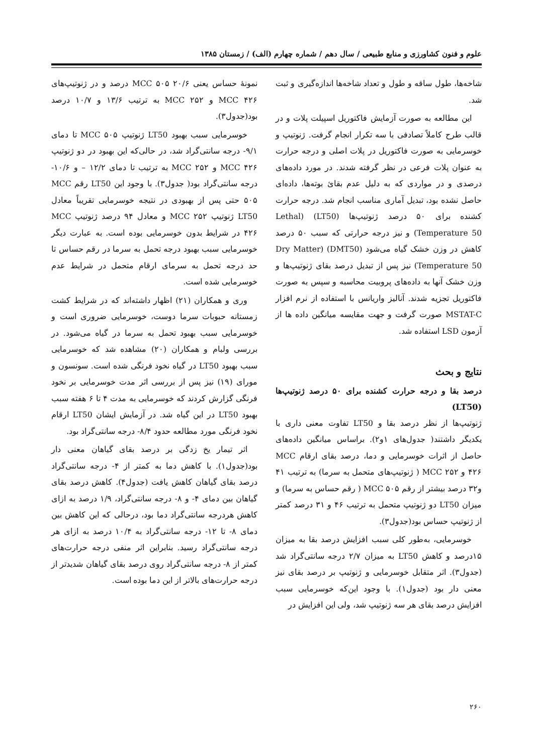علوم و فنون کشاورزی و منابع طبیعی / سال دهم / شماره چهارم (الف) / زمستان ۱۳۸۵
شاخه‌ها، طول ساقه و طول و تعداد شاخه‌ها اندازه‌گیری و ثبت شد.
این مطالعه به صورت آزمایش فاکتوریل اسپیلت پلات و در قالب طرح کاملاً تصادفی با سه تکرار انجام گرفت. ژنوتیپ و خوسرمایی به صورت فاکتوریل در پلات اصلی و درجه حرارت به عنوان پلات فرعی در نظر گرفته شدند. در مورد داده‌های درصدی و در مواردی که به دلیل عدم بقائ بوته‌ها، داده‌ای حاصل نشده بود، تبدیل آماری مناسب انجام شد. درجه حرارت کشنده برای ۵۰ درصد ژنوتیپ‌ها (LT50) (Lethal Temperature 50) و نیز درجه حرارتی که سبب ۵۰ درصد کاهش در وزن خشک گیاه می‌شود (DMT50) (Dry Matter Temperature 50) نیز پس از تبدیل درصد بقای ژنوتیپ‌ها و وزن خشک آنها به داده‌های پروبیت محاسبه و سپس به صورت فاکتوریل تجزیه شدند. آنالیز واریانس با استفاده از نرم افزار MSTAT-C صورت گرفت و جهت مقایسه میانگین داده ها از آزمون LSD استفاده شد.
نتایج و بحث
درصد بقا و درجه حرارت کشنده برای ۵۰ درصد ژنوتیپ‌ها (LT50)
ژنوتیپ‌ها از نظر درصد بقا و LT50 تفاوت معنی داری با یکدیگر داشتند( جدول‌های ۱و۲). براساس میانگین داده‌های حاصل از اثرات خوسرمایی و دما، درصد بقای ارقام MCC ۴۲۶ و MCC ۲۵۲ ( ژنوتیپ‌های متحمل به سرما) به ترتیب ۴۱ و۳۲ درصد بیشتر از رقم MCC ۵۰۵ ( رقم حساس به سرما) و میزان LT50 دو ژنوتیپ متحمل به ترتیب ۴۶ و ۳۱ درصد کمتر از ژنوتیپ حساس بود(جدول۳).
خوسرمایی، به‌طور کلی سبب افزایش درصد بقا به میزان ۱۵درصد و کاهش LT50 به میزان ۲/۷ درجه سانتی‌گراد شد (جدول۳). اثر متقابل خوسرمایی و ژنوتیپ بر درصد بقای نیز معنی دار بود (جدول۱). با وجود این‌که خوسرمایی سبب افزایش درصد بقای هر سه ژنوتیپ شد، ولی این افزایش در
نمونهٔ حساس یعنی MCC ۵۰۵ ۲۰/۶ درصد و در ژنوتیپ‌های MCC ۴۲۶ و MCC ۲۵۲ به ترتیب ۱۳/۶ و ۱۰/۷ درصد بود(جدول۳).
خوسرمایی سبب بهبود LT50 ژنوتیپ MCC ۵۰۵ تا دمای ۹/۱- درجه سانتی‌گراد شد، در حالی‌که این بهبود در دو ژنوتیپ MCC ۴۲۶ و MCC ۲۵۲ به ترتیب تا دمای ۱۲/۲ – و ۱۰/۶- درجه سانتی‌گراد بود( جدول۳). با وجود این LT50 رقم MCC ۵۰۵ حتی پس از بهبودی در نتیجه خوسرمایی تقریباً معادل LT50 ژنوتیپ MCC ۲۵۲ و معادل ۹۴ درصد ژنوتیپ MCC ۴۲۶ در شرایط بدون خوسرمایی بوده است. به عبارت دیگر خوسرمایی سبب بهبود درجه تحمل به سرما در رقم حساس تا حد درجه تحمل به سرمای ارقام متحمل در شرایط عدم خوسرمایی شده است.
وری و همکاران (۲۱) اظهار داشته‌اند که در شرایط کشت زمستانه حبوبات سرما دوست، خوسرمایی ضروری است و خوسرمایی سبب بهبود تحمل به سرما در گیاه می‌شود. در بررسی ولبام و همکاران (۲۰) مشاهده شد که خوسرمایی سبب بهبود LT50 در گیاه نخود فرنگی شده است. سونسون و مورای (۱۹) نیز پس از بررسی اثر مدت خوسرمایی بر نخود فرنگی گزارش کردند که خوسرمایی به مدت ۴ تا ۶ هفته سبب بهبود LT50 در این گیاه شد. در آزمایش ایشان LT50 ارقام نخود فرنگی مورد مطالعه حدود ۸/۴- درجه سانتی‌گراد بود.
اثر تیمار یخ زدگی بر درصد بقای گیاهان معنی دار بود(جدول۱). با کاهش دما به کمتر از ۴- درجه سانتی‌گراد درصد بقای گیاهان کاهش یافت (جدول۴). کاهش درصد بقای گیاهان بین دمای ۴- و ۸- درجه سانتی‌گراد، ۱/۹ درصد به ازای کاهش هردرجه سانتی‌گراد دما بود، درحالی که این کاهش بین دمای ۸- تا ۱۲- درجه سانتی‌گراد به ۱۰/۴ درصد به ازای هر درجه سانتی‌گراد رسید. بنابراین اثر منفی درجه حرارت‌های کمتر از ۸- درجه سانتی‌گراد روی درصد بقای گیاهان شدیدتر از درجه حرارت‌های بالاتر از این دما بوده است.
۲۶۰